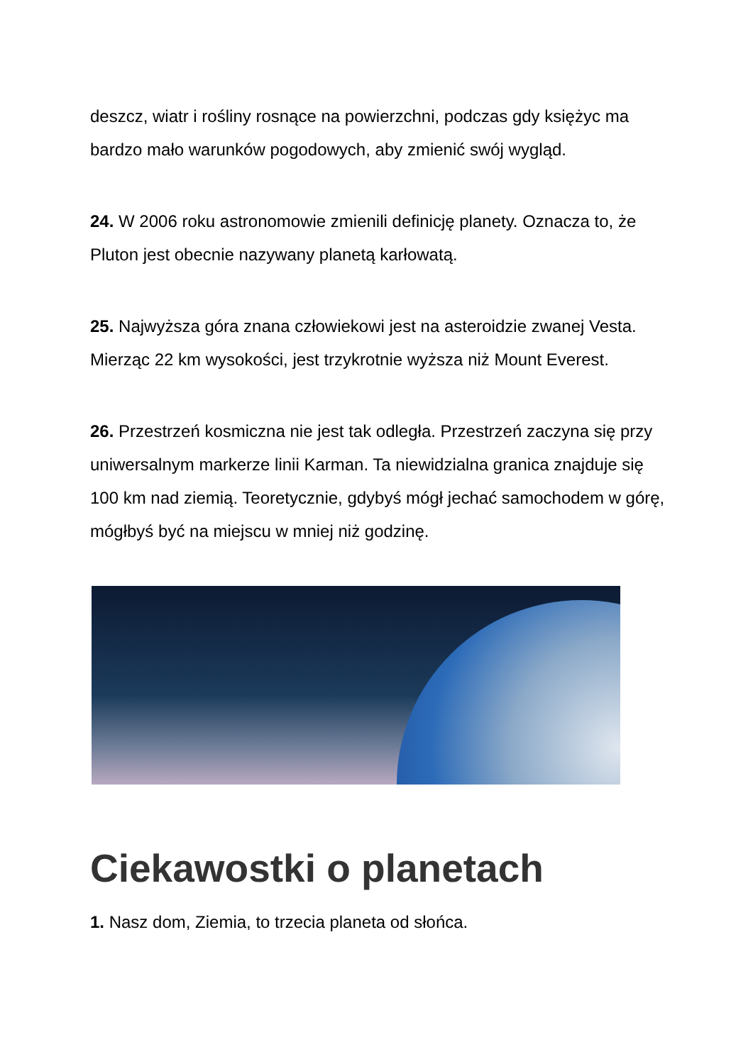deszcz, wiatr i rośliny rosnące na powierzchni, podczas gdy księżyc ma bardzo mało warunków pogodowych, aby zmienić swój wygląd.
24. W 2006 roku astronomowie zmienili definicję planety. Oznacza to, że Pluton jest obecnie nazywany planetą karłowatą.
25. Najwyższa góra znana człowiekowi jest na asteroidzie zwanej Vesta. Mierząc 22 km wysokości, jest trzykrotnie wyższa niż Mount Everest.
26. Przestrzeń kosmiczna nie jest tak odległa. Przestrzeń zaczyna się przy uniwersalnym markerze linii Karman. Ta niewidzialna granica znajduje się 100 km nad ziemią. Teoretycznie, gdybyś mógł jechać samochodem w górę, mógłbyś być na miejscu w mniej niż godzinę.
Ciekawostki o planetach
1. Nasz dom, Ziemia, to trzecia planeta od słońca.